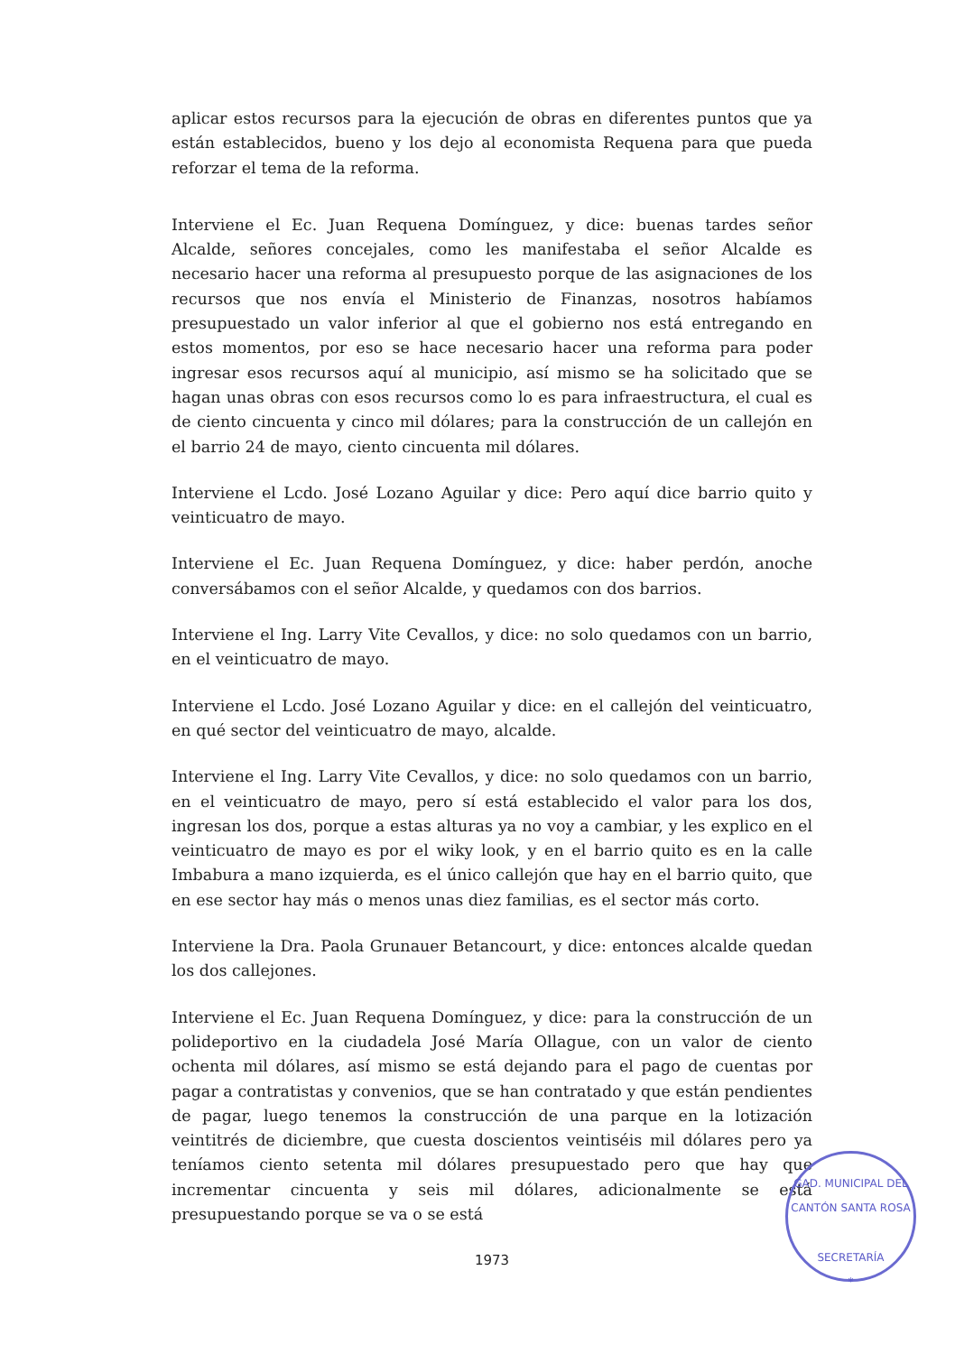aplicar estos recursos para la ejecución de obras en diferentes puntos que ya están establecidos, bueno y los dejo al economista Requena para que pueda reforzar el tema de la reforma.
Interviene el Ec. Juan Requena Domínguez, y dice: buenas tardes señor Alcalde, señores concejales, como les manifestaba el señor Alcalde es necesario hacer una reforma al presupuesto porque de las asignaciones de los recursos que nos envía el Ministerio de Finanzas, nosotros habíamos presupuestado un valor inferior al que el gobierno nos está entregando en estos momentos, por eso se hace necesario hacer una reforma para poder ingresar esos recursos aquí al municipio, así mismo se ha solicitado que se hagan unas obras con esos recursos como lo es para infraestructura, el cual es de ciento cincuenta y cinco mil dólares; para la construcción de un callejón en el barrio 24 de mayo, ciento cincuenta mil dólares.
Interviene el Lcdo. José Lozano Aguilar y dice: Pero aquí dice barrio quito y veinticuatro de mayo.
Interviene el Ec. Juan Requena Domínguez, y dice: haber perdón, anoche conversábamos con el señor Alcalde, y quedamos con dos barrios.
Interviene el Ing. Larry Vite Cevallos, y dice: no solo quedamos con un barrio, en el veinticuatro de mayo.
Interviene el Lcdo. José Lozano Aguilar y dice: en el callejón del veinticuatro, en qué sector del veinticuatro de mayo, alcalde.
Interviene el Ing. Larry Vite Cevallos, y dice: no solo quedamos con un barrio, en el veinticuatro de mayo, pero sí está establecido el valor para los dos, ingresan los dos, porque a estas alturas ya no voy a cambiar, y les explico en el veinticuatro de mayo es por el wiky look, y en el barrio quito es en la calle Imbabura a mano izquierda, es el único callejón que hay en el barrio quito, que en ese sector hay más o menos unas diez familias, es el sector más corto.
Interviene la Dra. Paola Grunauer Betancourt, y dice: entonces alcalde quedan los dos callejones.
Interviene el Ec. Juan Requena Domínguez, y dice: para la construcción de un polideportivo en la ciudadela José María Ollague, con un valor de ciento ochenta mil dólares, así mismo se está dejando para el pago de cuentas por pagar a contratistas y convenios, que se han contratado y que están pendientes de pagar, luego tenemos la construcción de una parque en la lotización veintitrés de diciembre, que cuesta doscientos veintiséis mil dólares pero ya teníamos ciento setenta mil dólares presupuestado pero que hay que incrementar cincuenta y seis mil dólares, adicionalmente se está presupuestando porque se va o se está
1973
GAD. MUNICIPAL DEL CANTÓN SANTA ROSA
SECRETARÍA
*